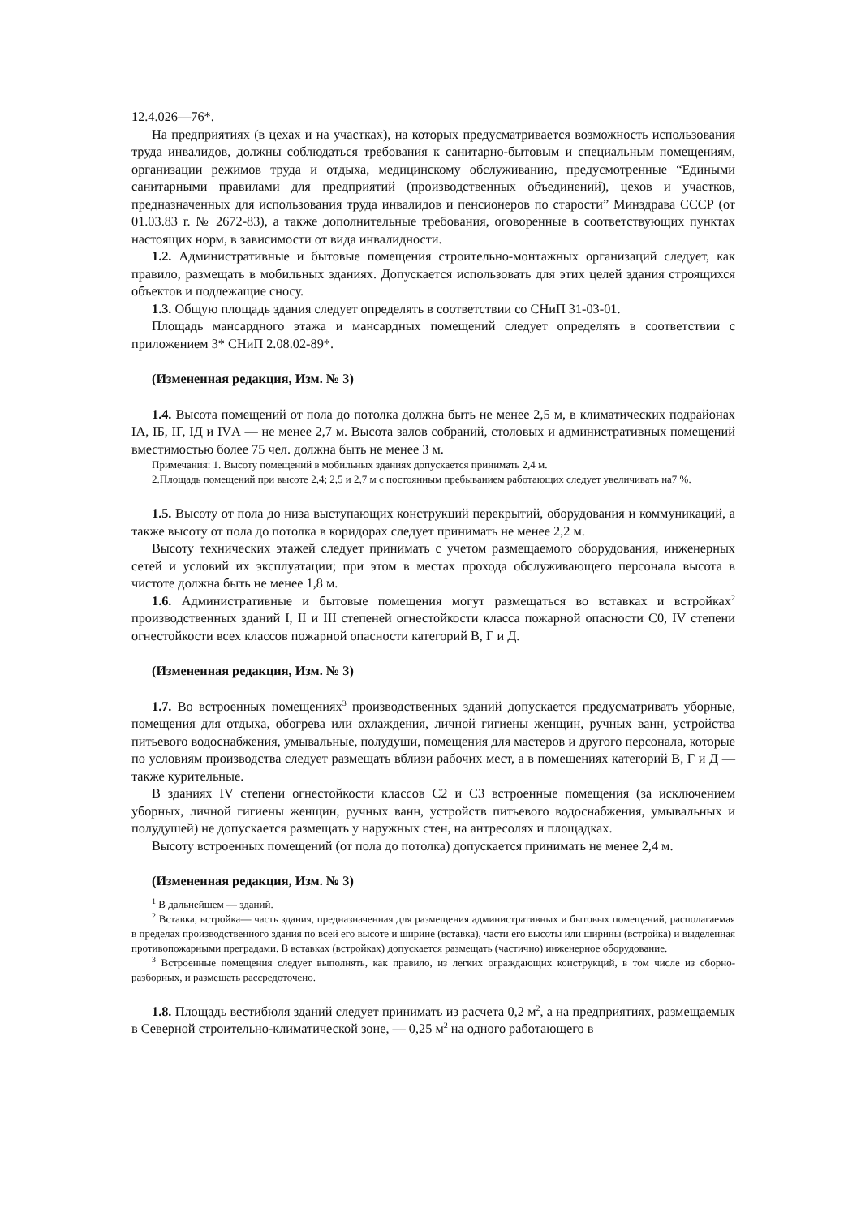12.4.026—76*.
На предприятиях (в цехах и на участках), на которых предусматривается возможность использования труда инвалидов, должны соблюдаться требования к санитарно-бытовым и специальным помещениям, организации режимов труда и отдыха, медицинскому обслуживанию, предусмотренные “Едиными санитарными правилами для предприятий (производственных объединений), цехов и участков, предназначенных для использования труда инвалидов и пенсионеров по старости” Минздрава СССР (от 01.03.83 г. № 2672-83), а также дополнительные требования, оговоренные в соответствующих пунктах настоящих норм, в зависимости от вида инвалидности.
1.2. Административные и бытовые помещения строительно-монтажных организаций следует, как правило, размещать в мобильных зданиях. Допускается использовать для этих целей здания строящихся объектов и подлежащие сносу.
1.3. Общую площадь здания следует определять в соответствии со СНиП 31-03-01.
Площадь мансардного этажа и мансардных помещений следует определять в соответствии с приложением 3* СНиП 2.08.02-89*.
(Измененная редакция, Изм. № 3)
1.4. Высота помещений от пола до потолка должна быть не менее 2,5 м, в климатических подрайонах IА, IБ, IГ, IД и IVА — не менее 2,7 м. Высота залов собраний, столовых и административных помещений вместимостью более 75 чел. должна быть не менее 3 м.
Примечания: 1. Высоту помещений в мобильных зданиях допускается принимать 2,4 м.
2.Площадь помещений при высоте 2,4; 2,5 и 2,7 м с постоянным пребыванием работающих следует увеличивать на7 %.
1.5. Высоту от пола до низа выступающих конструкций перекрытий, оборудования и коммуникаций, а также высоту от пола до потолка в коридорах следует принимать не менее 2,2 м.
Высоту технических этажей следует принимать с учетом размещаемого оборудования, инженерных сетей и условий их эксплуатации; при этом в местах прохода обслуживающего персонала высота в чистоте должна быть не менее 1,8 м.
1.6. Административные и бытовые помещения могут размещаться во вставках и встройках<sup>2</sup> производственных зданий I, II и III степеней огнестойкости класса пожарной опасности С0, IV степени огнестойкости всех классов пожарной опасности категорий В, Г и Д.
(Измененная редакция, Изм. № 3)
1.7. Во встроенных помещениях<sup>3</sup> производственных зданий допускается предусматривать уборные, помещения для отдыха, обогрева или охлаждения, личной гигиены женщин, ручных ванн, устройства питьевого водоснабжения, умывальные, полудуши, помещения для мастеров и другого персонала, которые по условиям производства следует размещать вблизи рабочих мест, а в помещениях категорий В, Г и Д — также курительные.
В зданиях IV степени огнестойкости классов С2 и С3 встроенные помещения (за исключением уборных, личной гигиены женщин, ручных ванн, устройств питьевого водоснабжения, умывальных и полудушей) не допускается размещать у наружных стен, на антресолях и площадках.
Высоту встроенных помещений (от пола до потолка) допускается принимать не менее 2,4 м.
(Измененная редакция, Изм. № 3)
<sup>1</sup> В дальнейшем — зданий.
<sup>2</sup> Вставка, встройка— часть здания, предназначенная для размещения административных и бытовых помещений, располагаемая в пределах производственного здания по всей его высоте и ширине (вставка), части его высоты или ширины (встройка) и выделенная противопожарными преградами. В вставках (встройках) допускается размещать (частично) инженерное оборудование.
<sup>3</sup> Встроенные помещения следует выполнять, как правило, из легких ограждающих конструкций, в том числе из сборно-разборных, и размещать рассредоточено.
1.8. Площадь вестибюля зданий следует принимать из расчета 0,2 м<sup>2</sup>, а на предприятиях, размещаемых в Северной строительно-климатической зоне, — 0,25 м<sup>2</sup> на одного работающего в